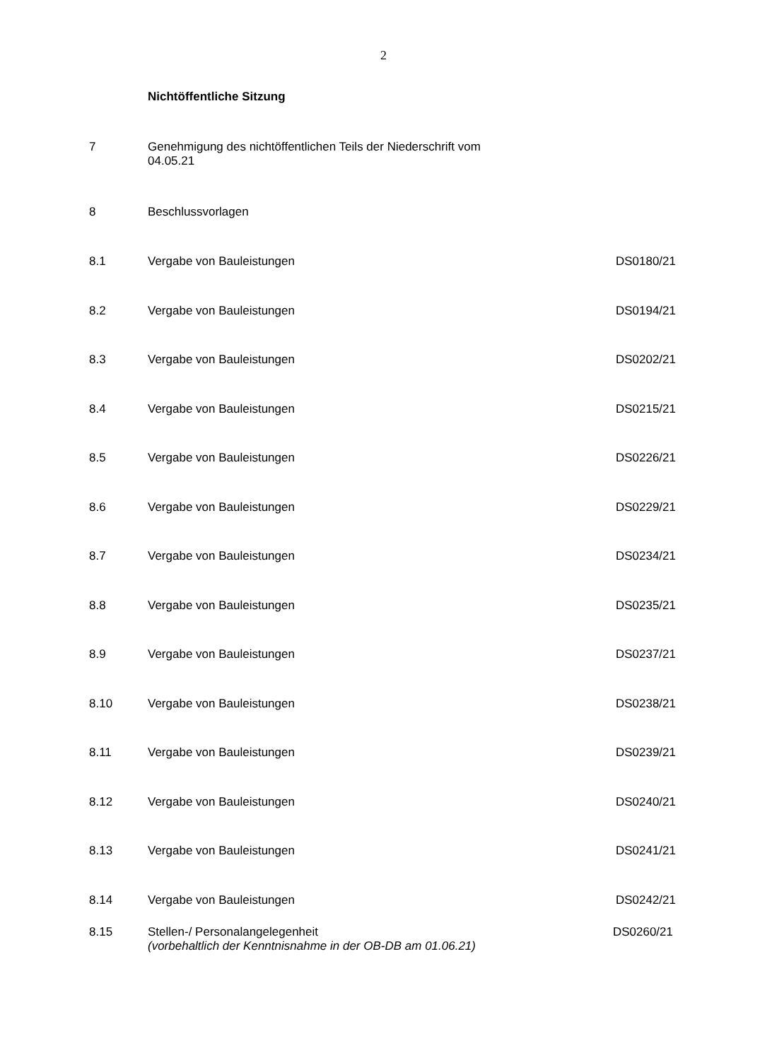2
Nichtöffentliche Sitzung
7 Genehmigung des nichtöffentlichen Teils der Niederschrift vom
04.05.21
8 Beschlussvorlagen
8.1 Vergabe von Bauleistungen DS0180/21
8.2 Vergabe von Bauleistungen DS0194/21
8.3 Vergabe von Bauleistungen DS0202/21
8.4 Vergabe von Bauleistungen DS0215/21
8.5 Vergabe von Bauleistungen DS0226/21
8.6 Vergabe von Bauleistungen DS0229/21
8.7 Vergabe von Bauleistungen DS0234/21
8.8 Vergabe von Bauleistungen DS0235/21
8.9 Vergabe von Bauleistungen DS0237/21
8.10 Vergabe von Bauleistungen DS0238/21
8.11 Vergabe von Bauleistungen DS0239/21
8.12 Vergabe von Bauleistungen DS0240/21
8.13 Vergabe von Bauleistungen DS0241/21
8.14 Vergabe von Bauleistungen DS0242/21
8.15 Stellen-/ Personalangelegenheit
(vorbehaltlich der Kenntnisnahme in der OB-DB am 01.06.21)
DS0260/21